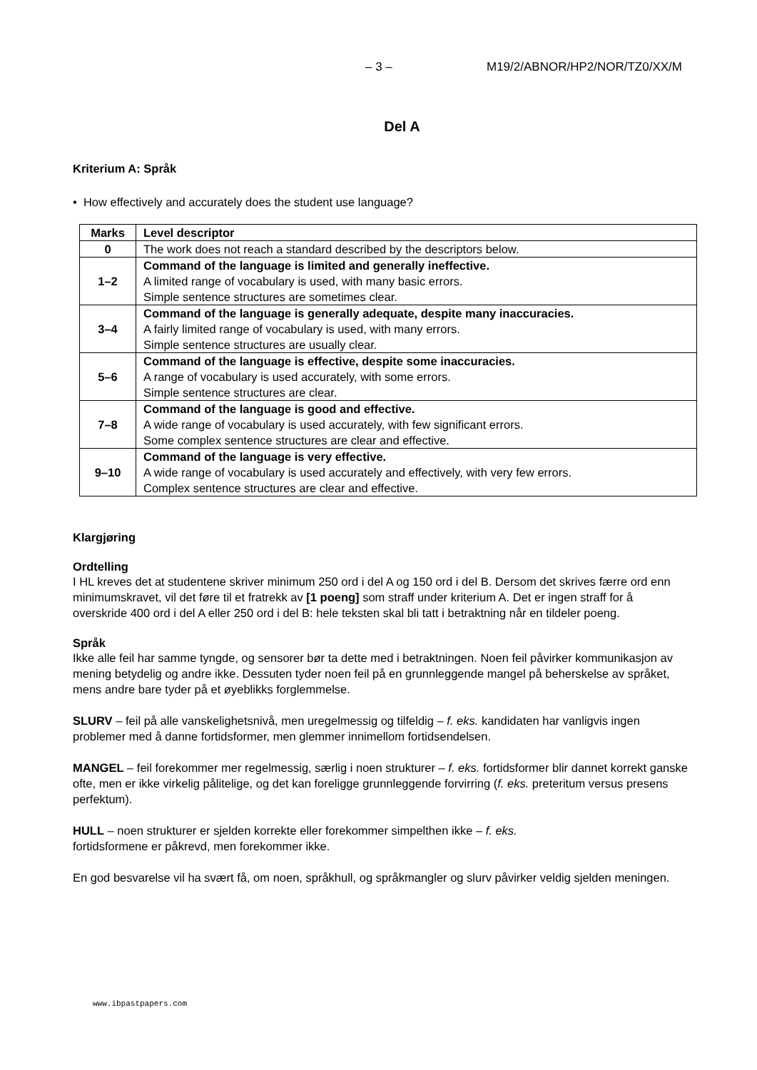– 3 – M19/2/ABNOR/HP2/NOR/TZ0/XX/M
Del A
Kriterium A: Språk
• How effectively and accurately does the student use language?
| Marks | Level descriptor |
| --- | --- |
| 0 | The work does not reach a standard described by the descriptors below. |
| 1–2 | Command of the language is limited and generally ineffective. A limited range of vocabulary is used, with many basic errors. Simple sentence structures are sometimes clear. |
| 3–4 | Command of the language is generally adequate, despite many inaccuracies. A fairly limited range of vocabulary is used, with many errors. Simple sentence structures are usually clear. |
| 5–6 | Command of the language is effective, despite some inaccuracies. A range of vocabulary is used accurately, with some errors. Simple sentence structures are clear. |
| 7–8 | Command of the language is good and effective. A wide range of vocabulary is used accurately, with few significant errors. Some complex sentence structures are clear and effective. |
| 9–10 | Command of the language is very effective. A wide range of vocabulary is used accurately and effectively, with very few errors. Complex sentence structures are clear and effective. |
Klargjøring
Ordtelling
I HL kreves det at studentene skriver minimum 250 ord i del A og 150 ord i del B. Dersom det skrives færre ord enn minimumskravet, vil det føre til et fratrekk av [1 poeng] som straff under kriterium A. Det er ingen straff for å overskride 400 ord i del A eller 250 ord i del B: hele teksten skal bli tatt i betraktning når en tildeler poeng.
Språk
Ikke alle feil har samme tyngde, og sensorer bør ta dette med i betraktningen. Noen feil påvirker kommunikasjon av mening betydelig og andre ikke. Dessuten tyder noen feil på en grunnleggende mangel på beherskelse av språket, mens andre bare tyder på et øyeblikks forglemmelse.
SLURV – feil på alle vanskelighetsnivå, men uregelmessig og tilfeldig – f. eks. kandidaten har vanligvis ingen problemer med å danne fortidsformer, men glemmer innimellom fortidsendelsen.
MANGEL – feil forekommer mer regelmessig, særlig i noen strukturer – f. eks. fortidsformer blir dannet korrekt ganske ofte, men er ikke virkelig pålitelige, og det kan foreligge grunnleggende forvirring (f. eks. preteritum versus presens perfektum).
HULL – noen strukturer er sjelden korrekte eller forekommer simpelthen ikke – f. eks.
fortidsformene er påkrevd, men forekommer ikke.
En god besvarelse vil ha svært få, om noen, språkhull, og språkmangler og slurv påvirker veldig sjelden meningen.
www.ibpastpapers.com